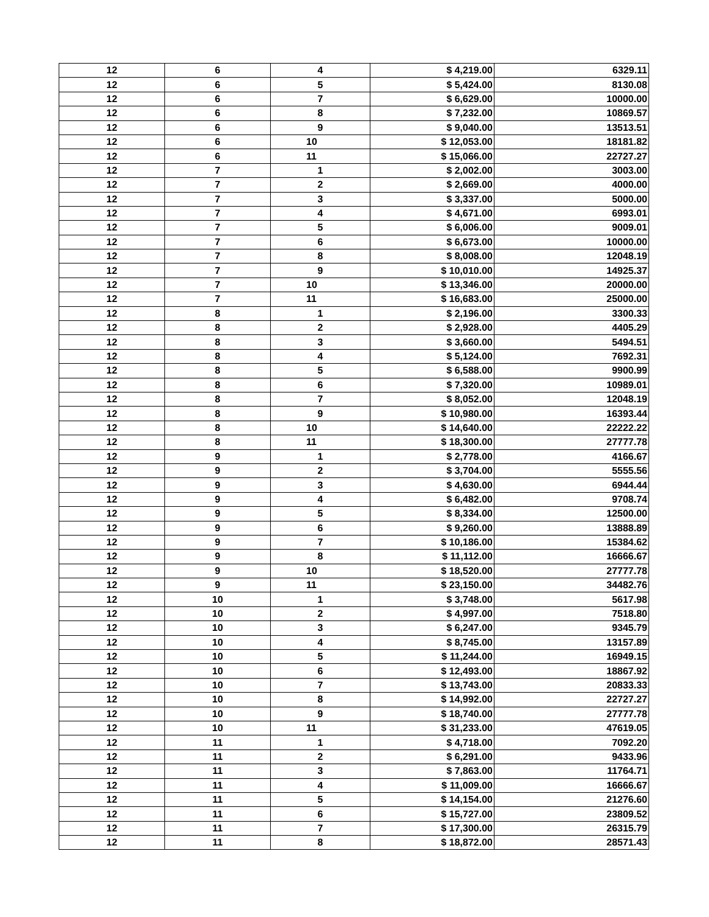| 12 | 6 | 4 | $ 4,219.00 | 6329.11 |
| 12 | 6 | 5 | $ 5,424.00 | 8130.08 |
| 12 | 6 | 7 | $ 6,629.00 | 10000.00 |
| 12 | 6 | 8 | $ 7,232.00 | 10869.57 |
| 12 | 6 | 9 | $ 9,040.00 | 13513.51 |
| 12 | 6 | 10 | $ 12,053.00 | 18181.82 |
| 12 | 6 | 11 | $ 15,066.00 | 22727.27 |
| 12 | 7 | 1 | $ 2,002.00 | 3003.00 |
| 12 | 7 | 2 | $ 2,669.00 | 4000.00 |
| 12 | 7 | 3 | $ 3,337.00 | 5000.00 |
| 12 | 7 | 4 | $ 4,671.00 | 6993.01 |
| 12 | 7 | 5 | $ 6,006.00 | 9009.01 |
| 12 | 7 | 6 | $ 6,673.00 | 10000.00 |
| 12 | 7 | 8 | $ 8,008.00 | 12048.19 |
| 12 | 7 | 9 | $ 10,010.00 | 14925.37 |
| 12 | 7 | 10 | $ 13,346.00 | 20000.00 |
| 12 | 7 | 11 | $ 16,683.00 | 25000.00 |
| 12 | 8 | 1 | $ 2,196.00 | 3300.33 |
| 12 | 8 | 2 | $ 2,928.00 | 4405.29 |
| 12 | 8 | 3 | $ 3,660.00 | 5494.51 |
| 12 | 8 | 4 | $ 5,124.00 | 7692.31 |
| 12 | 8 | 5 | $ 6,588.00 | 9900.99 |
| 12 | 8 | 6 | $ 7,320.00 | 10989.01 |
| 12 | 8 | 7 | $ 8,052.00 | 12048.19 |
| 12 | 8 | 9 | $ 10,980.00 | 16393.44 |
| 12 | 8 | 10 | $ 14,640.00 | 22222.22 |
| 12 | 8 | 11 | $ 18,300.00 | 27777.78 |
| 12 | 9 | 1 | $ 2,778.00 | 4166.67 |
| 12 | 9 | 2 | $ 3,704.00 | 5555.56 |
| 12 | 9 | 3 | $ 4,630.00 | 6944.44 |
| 12 | 9 | 4 | $ 6,482.00 | 9708.74 |
| 12 | 9 | 5 | $ 8,334.00 | 12500.00 |
| 12 | 9 | 6 | $ 9,260.00 | 13888.89 |
| 12 | 9 | 7 | $ 10,186.00 | 15384.62 |
| 12 | 9 | 8 | $ 11,112.00 | 16666.67 |
| 12 | 9 | 10 | $ 18,520.00 | 27777.78 |
| 12 | 9 | 11 | $ 23,150.00 | 34482.76 |
| 12 | 10 | 1 | $ 3,748.00 | 5617.98 |
| 12 | 10 | 2 | $ 4,997.00 | 7518.80 |
| 12 | 10 | 3 | $ 6,247.00 | 9345.79 |
| 12 | 10 | 4 | $ 8,745.00 | 13157.89 |
| 12 | 10 | 5 | $ 11,244.00 | 16949.15 |
| 12 | 10 | 6 | $ 12,493.00 | 18867.92 |
| 12 | 10 | 7 | $ 13,743.00 | 20833.33 |
| 12 | 10 | 8 | $ 14,992.00 | 22727.27 |
| 12 | 10 | 9 | $ 18,740.00 | 27777.78 |
| 12 | 10 | 11 | $ 31,233.00 | 47619.05 |
| 12 | 11 | 1 | $ 4,718.00 | 7092.20 |
| 12 | 11 | 2 | $ 6,291.00 | 9433.96 |
| 12 | 11 | 3 | $ 7,863.00 | 11764.71 |
| 12 | 11 | 4 | $ 11,009.00 | 16666.67 |
| 12 | 11 | 5 | $ 14,154.00 | 21276.60 |
| 12 | 11 | 6 | $ 15,727.00 | 23809.52 |
| 12 | 11 | 7 | $ 17,300.00 | 26315.79 |
| 12 | 11 | 8 | $ 18,872.00 | 28571.43 |